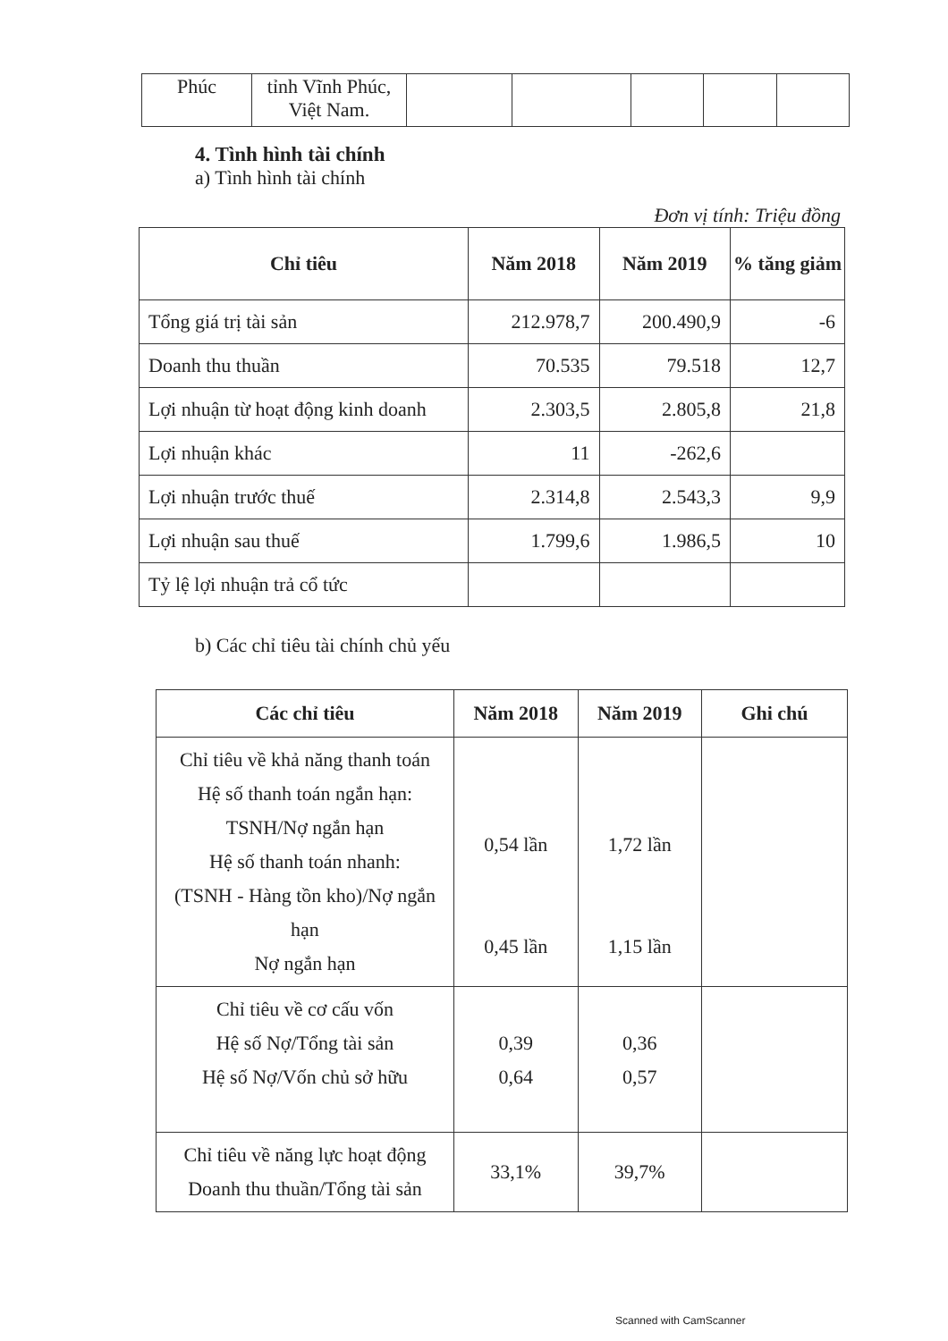| Phúc | tỉnh Vĩnh Phúc, Việt Nam. | | | | | |
4. Tình hình tài chính
a) Tình hình tài chính
Đơn vị tính: Triệu đồng
| Chỉ tiêu | Năm 2018 | Năm 2019 | % tăng giảm |
| --- | --- | --- | --- |
| Tổng giá trị tài sản | 212.978,7 | 200.490,9 | -6 |
| Doanh thu thuần | 70.535 | 79.518 | 12,7 |
| Lợi nhuận từ hoạt động kinh doanh | 2.303,5 | 2.805,8 | 21,8 |
| Lợi nhuận khác | 11 | -262,6 | |
| Lợi nhuận trước thuế | 2.314,8 | 2.543,3 | 9,9 |
| Lợi nhuận sau thuế | 1.799,6 | 1.986,5 | 10 |
| Tỷ lệ lợi nhuận trả cổ tức | | | |
b) Các chỉ tiêu tài chính chủ yếu
| Các chỉ tiêu | Năm 2018 | Năm 2019 | Ghi chú |
| --- | --- | --- | --- |
| Chỉ tiêu về khả năng thanh toán Hệ số thanh toán ngắn hạn: TSNH/Nợ ngắn hạn Hệ số thanh toán nhanh: (TSNH - Hàng tồn kho)/Nợ ngắn hạn Nợ ngắn hạn | 0,54 lần 0,45 lần | 1,72 lần 1,15 lần | |
| Chỉ tiêu về cơ cấu vốn Hệ số Nợ/Tổng tài sản Hệ số Nợ/Vốn chủ sở hữu | 0,39 0,64 | 0,36 0,57 | |
| Chỉ tiêu về năng lực hoạt động Doanh thu thuần/Tổng tài sản | 33,1% | 39,7% | |
Scanned with CamScanner